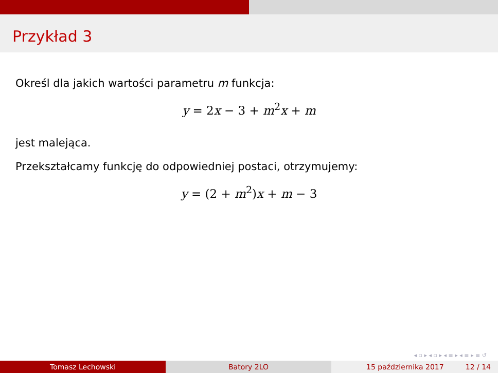Przykład 3
Określ dla jakich wartości parametru m funkcja:
y = 2x − 3 + m<sup>2</sup>x + m
jest malejąca.
Przekształcamy funkcję do odpowiedniej postaci, otrzymujemy:
y = (2 + m<sup>2</sup>)x + m − 3
◂ ▫ ▸ ◂ ▫ ▸ ◂ ≡ ▸ ◂ ≡ ▸ ≡ ↺
Tomasz Lechowski Batory 2LO 15 października 2017 12 / 14